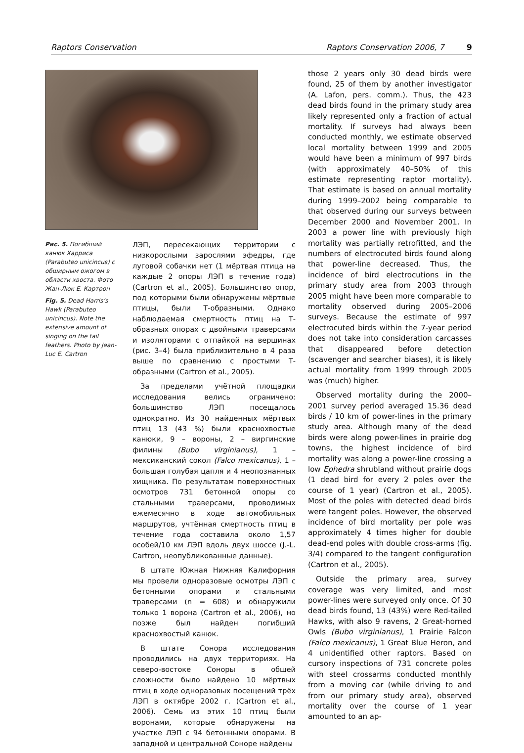Raptors Conservation Raptors Conservation 2006, 7 9
Рис. 5. Погибший канюк Харриса (Parabuteo unicincus) с обширным ожогом в области хвоста. Фото Жан-Люк Е. Картрон
Fig. 5. Dead Harris’s Hawk (Parabuteo unicincus). Note the extensive amount of singing on the tail feathers. Photo by Jean-Luc E. Cartron
ЛЭП, пересекающих территории с низкорослыми зарослями эфедры, где луговой собачки нет (1 мёртвая птица на каждые 2 опоры ЛЭП в течение года) (Cartron et al., 2005). Большинство опор, под которыми были обнаружены мёртвые птицы, были Т-образными. Однако наблюдаемая смертность птиц на Т-образных опорах с двойными траверсами и изоляторами с отпайкой на вершинах (рис. 3–4) была приблизительно в 4 раза выше по сравнению с простыми Т-образными (Cartron et al., 2005).
За пределами учётной площадки исследования велись ограничено: большинство ЛЭП посещалось однократно. Из 30 найденных мёртвых птиц 13 (43 %) были краснохвостые канюки, 9 – вороны, 2 – виргинские филины (Bubo virginianus), 1 – мексиканский сокол (Falco mexicanus), 1 – большая голубая цапля и 4 неопознанных хищника. По результатам поверхностных осмотров 731 бетонной опоры со стальными траверсами, проводимых ежемесячно в ходе автомобильных маршрутов, учтённая смертность птиц в течение года составила около 1,57 особей/10 км ЛЭП вдоль двух шоссе (J.-L. Cartron, неопубликованные данные).
В штате Южная Нижняя Калифорния мы провели одноразовые осмотры ЛЭП с бетонными опорами и стальными траверсами (n = 608) и обнаружили только 1 ворона (Cartron et al., 2006), но позже был найден погибший краснохвостый канюк.
В штате Сонора исследования проводились на двух территориях. На северо-востоке Соноры в общей сложности было найдено 10 мёртвых птиц в ходе одноразовых посещений трёх ЛЭП в октябре 2002 г. (Cartron et al., 2006). Семь из этих 10 птиц были воронами, которые обнаружены на участке ЛЭП с 94 бетонными опорами. В западной и центральной Соноре найдены
those 2 years only 30 dead birds were found, 25 of them by another investigator (A. Lafon, pers. comm.). Thus, the 423 dead birds found in the primary study area likely represented only a fraction of actual mortality. If surveys had always been conducted monthly, we estimate observed local mortality between 1999 and 2005 would have been a minimum of 997 birds (with approximately 40–50% of this estimate representing raptor mortality). That estimate is based on annual mortality during 1999–2002 being comparable to that observed during our surveys between December 2000 and November 2001. In 2003 a power line with previously high mortality was partially retrofitted, and the numbers of electrocuted birds found along that power-line decreased. Thus, the incidence of bird electrocutions in the primary study area from 2003 through 2005 might have been more comparable to mortality observed during 2005–2006 surveys. Because the estimate of 997 electrocuted birds within the 7-year period does not take into consideration carcasses that disappeared before detection (scavenger and searcher biases), it is likely actual mortality from 1999 through 2005 was (much) higher.
Observed mortality during the 2000–2001 survey period averaged 15.36 dead birds / 10 km of power-lines in the primary study area. Although many of the dead birds were along power-lines in prairie dog towns, the highest incidence of bird mortality was along a power-line crossing a low Ephedra shrubland without prairie dogs (1 dead bird for every 2 poles over the course of 1 year) (Cartron et al., 2005). Most of the poles with detected dead birds were tangent poles. However, the observed incidence of bird mortality per pole was approximately 4 times higher for double dead-end poles with double cross-arms (fig. 3/4) compared to the tangent configuration (Cartron et al., 2005).
Outside the primary area, survey coverage was very limited, and most power-lines were surveyed only once. Of 30 dead birds found, 13 (43%) were Red-tailed Hawks, with also 9 ravens, 2 Great-horned Owls (Bubo virginianus), 1 Prairie Falcon (Falco mexicanus), 1 Great Blue Heron, and 4 unidentified other raptors. Based on cursory inspections of 731 concrete poles with steel crossarms conducted monthly from a moving car (while driving to and from our primary study area), observed mortality over the course of 1 year amounted to an ap-